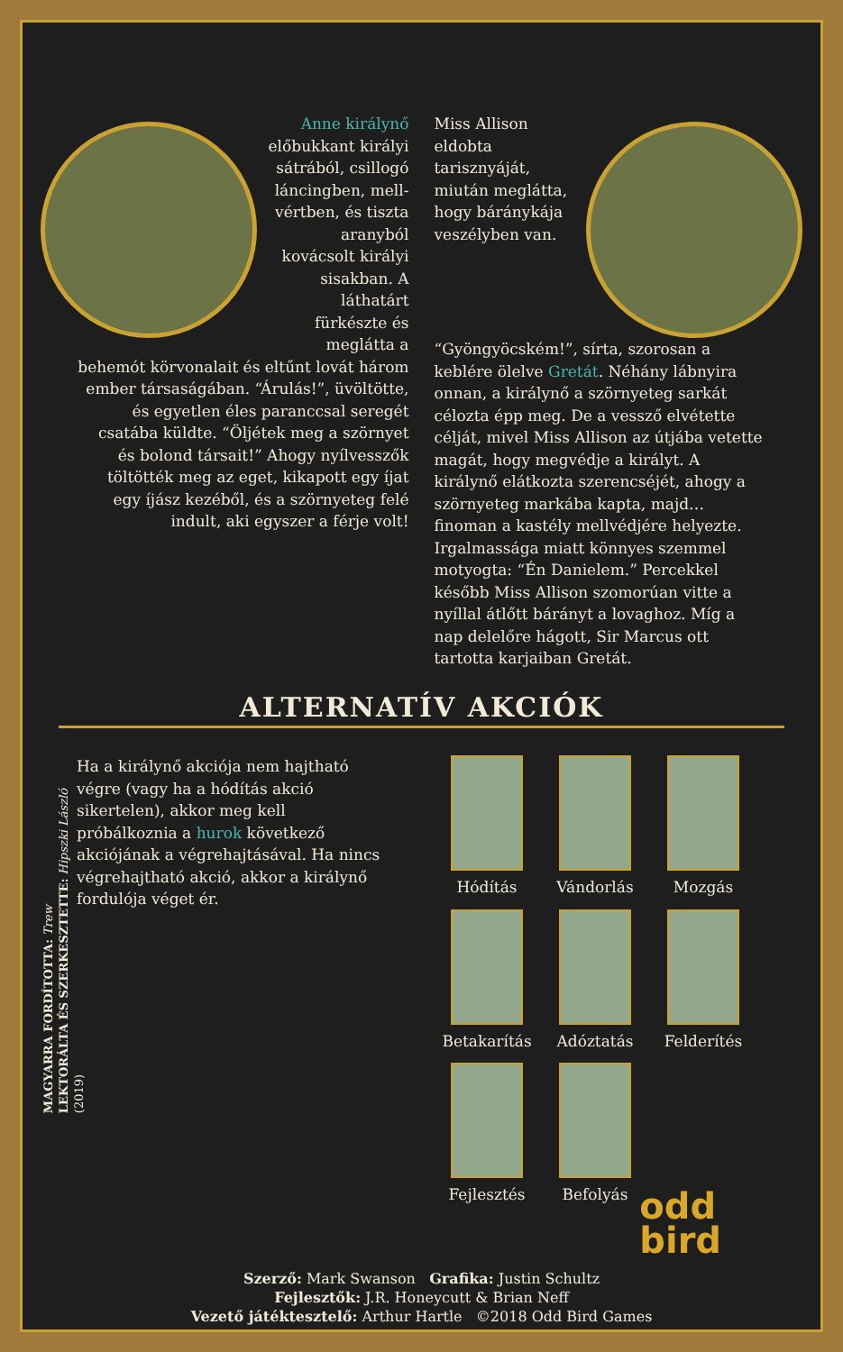Anne királynő előbukkant királyi sátrából, csillogó láncingben, mell­vértben, és tiszta aranyból kovácsolt királyi sisakban. A láthatárt fürkészte és meglátta a behemót körvonalait és eltűnt lovát három ember társaságában. “Árulás!”, üvöltötte, és egyetlen éles paranccsal seregét csatába küldte. “Öljétek meg a szörnyet és bolond társait!” Ahogy nyílvesszők töltötték meg az eget, kikapott egy íjat egy íjász kezéből, és a szörnyeteg felé indult, aki egyszer a férje volt!
Miss Allison eldobta tarisznyáját, miután meglátta, hogy bárányká­ja ve­szélyben van. “Gyöngyöcském!”, sírta, szorosan a keblére ölelve Gretát. Néhány láb­nyira onnan, a királynő a szörnyeteg sarkát célozta épp meg. De a vessző elvétette célját, mivel Miss Allison az útjába vetette magát, hogy megvédje a királyt. A királynő elátkozta szerencséjét, ahogy a szörnyeteg markába kapta, majd… finoman a kastély mellvédjére helyezte. Irgalmassága miatt könnyes szemmel motyogta: “Én Danielem.” Percekkel később Miss Allison szomorúan vitte a nyíllal átlőtt bárányt a lovaghoz. Míg a nap delelőre hágott, Sir Marcus ott tartotta karjaiban Gretát.
ALTERNATÍV AKCIÓK
Ha a királynő akciója nem hajtható végre (vagy ha a hódítás akció sikertelen), akkor meg kell próbálkoznia a hurok következő akciójának a végrehajtásával. Ha nincs végrehajtható akció, akkor a királynő fordulója véget ér.
Hódítás
Vándorlás
Mozgás
Betakarítás
Adóztatás
Felderítés
Fejlesztés
Befolyás
MAGYARRA FORDÍTOTTA: Trew
LEKTORÁLTA ÉS SZERKESZTETTE: Hipszki László
(2019)
Szerző: Mark Swanson Grafika: Justin Schultz
Fejlesztők: J.R. Honeycutt & Brian Neff
Vezető játéktesztelő: Arthur Hartle ©2018 Odd Bird Games
odd
bird